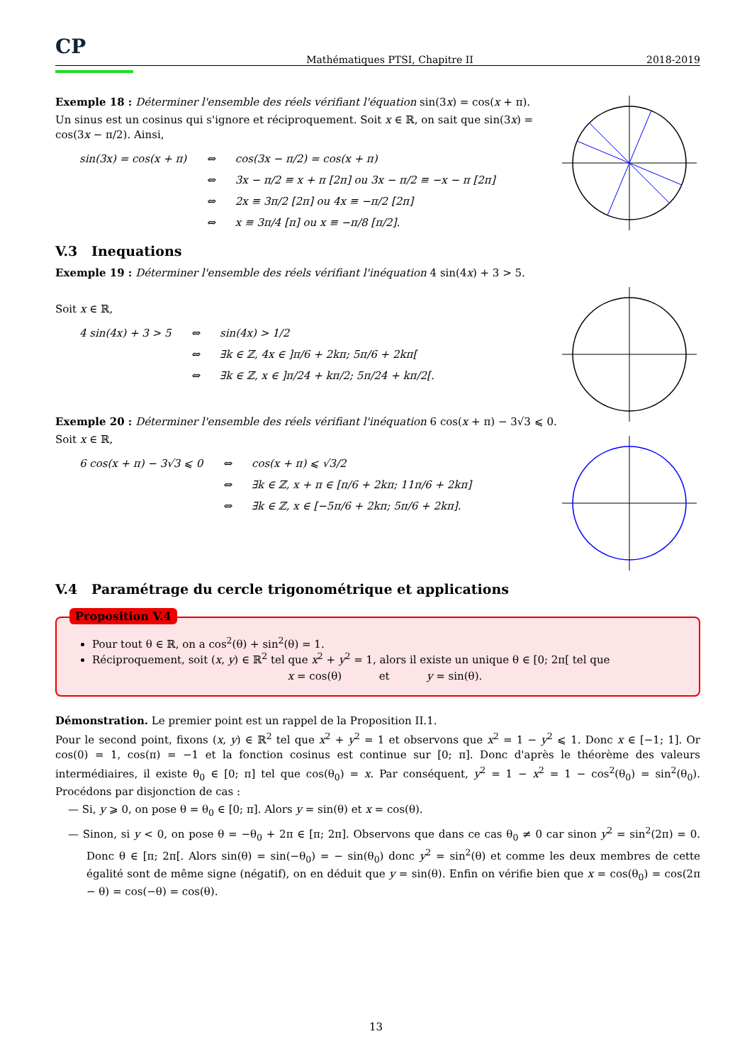CP Mathématiques PTSI, Chapitre II 2018-2019
Exemple 18 : Déterminer l'ensemble des réels vérifiant l'équation sin(3x) = cos(x + π).
Un sinus est un cosinus qui s'ignore et réciproquement. Soit x ∈ ℝ, on sait que sin(3x) = cos(3x − π/2). Ainsi,
| sin(3x) = cos(x + π) | ⇔ | cos(3x − π/2) = cos(x + π) |
| | ⇔ | 3x − π/2 ≡ x + π [2π] ou 3x − π/2 ≡ −x − π [2π] |
| | ⇔ | 2x ≡ 3π/2 [2π] ou 4x ≡ −π/2 [2π] |
| | ⇔ | x ≡ 3π/4 [π] ou x ≡ −π/8 [π/2]. |
V.3 Inequations
Exemple 19 : Déterminer l'ensemble des réels vérifiant l'inéquation 4 sin(4x) + 3 > 5.
Soit x ∈ ℝ,
| 4 sin(4x) + 3 > 5 | ⇔ | sin(4x) > 1/2 |
| | ⇔ | ∃k ∈ ℤ, 4x ∈ ]π/6 + 2kπ; 5π/6 + 2kπ[ |
| | ⇔ | ∃k ∈ ℤ, x ∈ ]π/24 + kπ/2; 5π/24 + kπ/2[. |
Exemple 20 : Déterminer l'ensemble des réels vérifiant l'inéquation 6 cos(x + π) − 3√3 ⩽ 0.
Soit x ∈ ℝ,
| 6 cos(x + π) − 3√3 ⩽ 0 | ⇔ | cos(x + π) ⩽ √3/2 |
| | ⇔ | ∃k ∈ ℤ, x + π ∈ [π/6 + 2kπ; 11π/6 + 2kπ] |
| | ⇔ | ∃k ∈ ℤ, x ∈ [−5π/6 + 2kπ; 5π/6 + 2kπ]. |
V.4 Paramétrage du cercle trigonométrique et applications
Proposition V.4
Pour tout θ ∈ ℝ, on a cos<sup>2</sup>(θ) + sin<sup>2</sup>(θ) = 1.
Réciproquement, soit (x, y) ∈ ℝ<sup>2</sup> tel que x<sup>2</sup> + y<sup>2</sup> = 1, alors il existe un unique θ ∈ [0; 2π[ tel que
x = cos(θ) et y = sin(θ).
Démonstration. Le premier point est un rappel de la Proposition II.1.
Pour le second point, fixons (x, y) ∈ ℝ<sup>2</sup> tel que x<sup>2</sup> + y<sup>2</sup> = 1 et observons que x<sup>2</sup> = 1 − y<sup>2</sup> ⩽ 1. Donc x ∈ [−1; 1]. Or cos(0) = 1, cos(π) = −1 et la fonction cosinus est continue sur [0; π]. Donc d'après le théorème des valeurs intermédiaires, il existe θ<sub>0</sub> ∈ [0; π] tel que cos(θ<sub>0</sub>) = x. Par conséquent, y<sup>2</sup> = 1 − x<sup>2</sup> = 1 − cos<sup>2</sup>(θ<sub>0</sub>) = sin<sup>2</sup>(θ<sub>0</sub>). Procédons par disjonction de cas :
— Si, y ⩾ 0, on pose θ = θ<sub>0</sub> ∈ [0; π]. Alors y = sin(θ) et x = cos(θ).
— Sinon, si y < 0, on pose θ = −θ<sub>0</sub> + 2π ∈ [π; 2π]. Observons que dans ce cas θ<sub>0</sub> ≠ 0 car sinon y<sup>2</sup> = sin<sup>2</sup>(2π) = 0. Donc θ ∈ [π; 2π[. Alors sin(θ) = sin(−θ<sub>0</sub>) = − sin(θ<sub>0</sub>) donc y<sup>2</sup> = sin<sup>2</sup>(θ) et comme les deux membres de cette égalité sont de même signe (négatif), on en déduit que y = sin(θ). Enfin on vérifie bien que x = cos(θ<sub>0</sub>) = cos(2π − θ) = cos(−θ) = cos(θ).
13